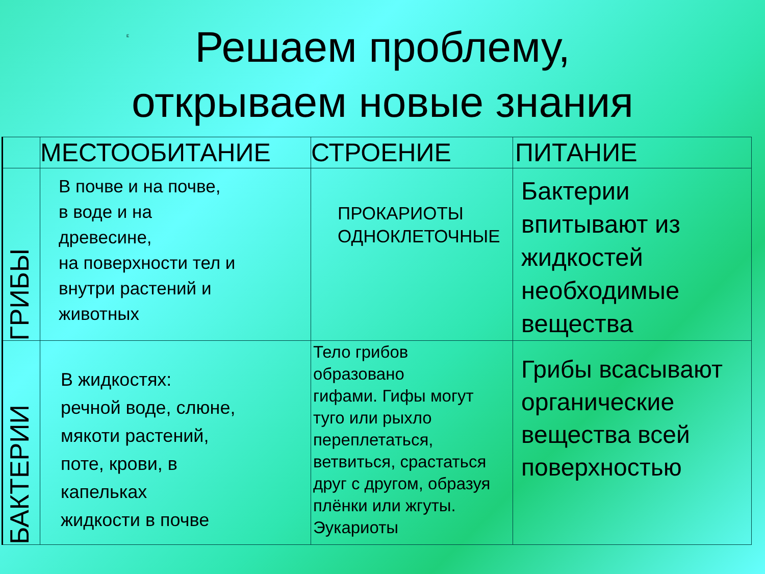Е
Решаем проблему, открываем новые знания
| | МЕСТООБИТАНИЕ | СТРОЕНИЕ | ПИТАНИЕ |
| --- | --- | --- | --- |
| ГРИБЫ | В почве и на почве, в воде и на древесине, на поверхности тел и внутри растений и животных | ПРОКАРИОТЫ ОДНОКЛЕТОЧНЫЕ | Бактерии впитывают из жидкостей необходимые вещества |
| БАКТЕРИИ | В жидкостях: речной воде, слюне, мякоти растений, поте, крови, в капельках жидкости в почве | Тело грибов образовано гифами. Гифы могут туго или рыхло переплетаться, ветвиться, срастаться друг с другом, образуя плёнки или жгуты. Эукариоты | Грибы всасывают органические вещества всей поверхностью |